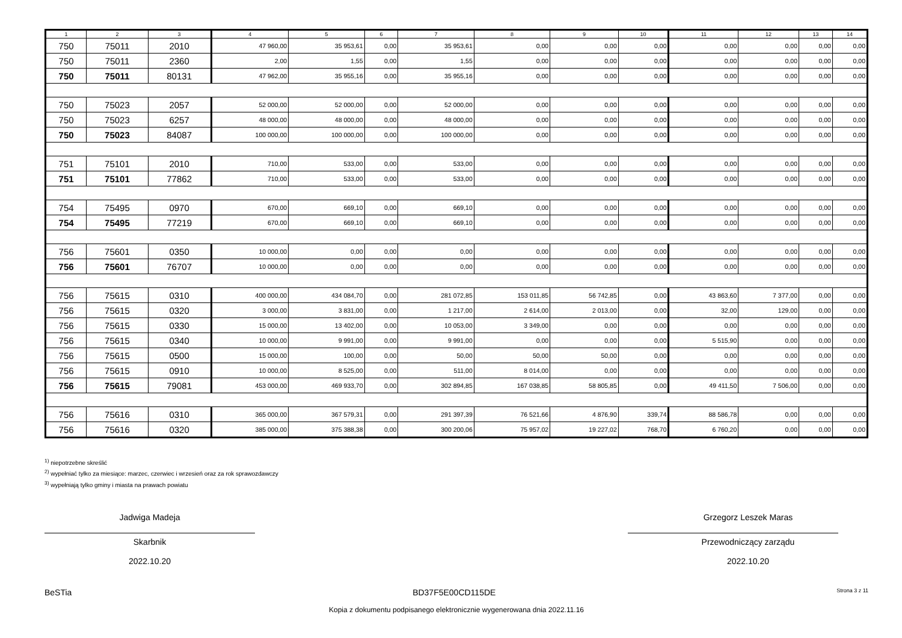| 1 | 2 | 3 | 4 | 5 | 6 | 7 | 8 | 9 | 10 | 11 | 12 | 13 | 14 |
| --- | --- | --- | --- | --- | --- | --- | --- | --- | --- | --- | --- | --- | --- |
| 750 | 75011 | 2010 | 47 960,00 | 35 953,61 | 0,00 | 35 953,61 | 0,00 | 0,00 | 0,00 | 0,00 | 0,00 | 0,00 | 0,00 |
| 750 | 75011 | 2360 | 2,00 | 1,55 | 0,00 | 1,55 | 0,00 | 0,00 | 0,00 | 0,00 | 0,00 | 0,00 | 0,00 |
| 750 | 75011 | 80131 | 47 962,00 | 35 955,16 | 0,00 | 35 955,16 | 0,00 | 0,00 | 0,00 | 0,00 | 0,00 | 0,00 | 0,00 |
| 750 | 75023 | 2057 | 52 000,00 | 52 000,00 | 0,00 | 52 000,00 | 0,00 | 0,00 | 0,00 | 0,00 | 0,00 | 0,00 | 0,00 |
| 750 | 75023 | 6257 | 48 000,00 | 48 000,00 | 0,00 | 48 000,00 | 0,00 | 0,00 | 0,00 | 0,00 | 0,00 | 0,00 | 0,00 |
| 750 | 75023 | 84087 | 100 000,00 | 100 000,00 | 0,00 | 100 000,00 | 0,00 | 0,00 | 0,00 | 0,00 | 0,00 | 0,00 | 0,00 |
| 751 | 75101 | 2010 | 710,00 | 533,00 | 0,00 | 533,00 | 0,00 | 0,00 | 0,00 | 0,00 | 0,00 | 0,00 | 0,00 |
| 751 | 75101 | 77862 | 710,00 | 533,00 | 0,00 | 533,00 | 0,00 | 0,00 | 0,00 | 0,00 | 0,00 | 0,00 | 0,00 |
| 754 | 75495 | 0970 | 670,00 | 669,10 | 0,00 | 669,10 | 0,00 | 0,00 | 0,00 | 0,00 | 0,00 | 0,00 | 0,00 |
| 754 | 75495 | 77219 | 670,00 | 669,10 | 0,00 | 669,10 | 0,00 | 0,00 | 0,00 | 0,00 | 0,00 | 0,00 | 0,00 |
| 756 | 75601 | 0350 | 10 000,00 | 0,00 | 0,00 | 0,00 | 0,00 | 0,00 | 0,00 | 0,00 | 0,00 | 0,00 | 0,00 |
| 756 | 75601 | 76707 | 10 000,00 | 0,00 | 0,00 | 0,00 | 0,00 | 0,00 | 0,00 | 0,00 | 0,00 | 0,00 | 0,00 |
| 756 | 75615 | 0310 | 400 000,00 | 434 084,70 | 0,00 | 281 072,85 | 153 011,85 | 56 742,85 | 0,00 | 43 863,60 | 7 377,00 | 0,00 | 0,00 |
| 756 | 75615 | 0320 | 3 000,00 | 3 831,00 | 0,00 | 1 217,00 | 2 614,00 | 2 013,00 | 0,00 | 32,00 | 129,00 | 0,00 | 0,00 |
| 756 | 75615 | 0330 | 15 000,00 | 13 402,00 | 0,00 | 10 053,00 | 3 349,00 | 0,00 | 0,00 | 0,00 | 0,00 | 0,00 | 0,00 |
| 756 | 75615 | 0340 | 10 000,00 | 9 991,00 | 0,00 | 9 991,00 | 0,00 | 0,00 | 0,00 | 5 515,90 | 0,00 | 0,00 | 0,00 |
| 756 | 75615 | 0500 | 15 000,00 | 100,00 | 0,00 | 50,00 | 50,00 | 50,00 | 0,00 | 0,00 | 0,00 | 0,00 | 0,00 |
| 756 | 75615 | 0910 | 10 000,00 | 8 525,00 | 0,00 | 511,00 | 8 014,00 | 0,00 | 0,00 | 0,00 | 0,00 | 0,00 | 0,00 |
| 756 | 75615 | 79081 | 453 000,00 | 469 933,70 | 0,00 | 302 894,85 | 167 038,85 | 58 805,85 | 0,00 | 49 411,50 | 7 506,00 | 0,00 | 0,00 |
| 756 | 75616 | 0310 | 365 000,00 | 367 579,31 | 0,00 | 291 397,39 | 76 521,66 | 4 876,90 | 339,74 | 88 586,78 | 0,00 | 0,00 | 0,00 |
| 756 | 75616 | 0320 | 385 000,00 | 375 388,38 | 0,00 | 300 200,06 | 75 957,02 | 19 227,02 | 768,70 | 6 760,20 | 0,00 | 0,00 | 0,00 |
<sup>1)</sup> niepotrzebne skreślić
<sup>2)</sup> wypełniać tylko za miesiące: marzec, czerwiec i wrzesień oraz za rok sprawozdawczy
<sup>3)</sup> wypełniają tylko gminy i miasta na prawach powiatu
Jadwiga Madeja
Skarbnik
2022.10.20
Grzegorz Leszek Maras
Przewodniczący zarządu
2022.10.20
BeSTia BD37F5E00CD115DE Strona 3 z 11
Kopia z dokumentu podpisanego elektronicznie wygenerowana dnia 2022.11.16